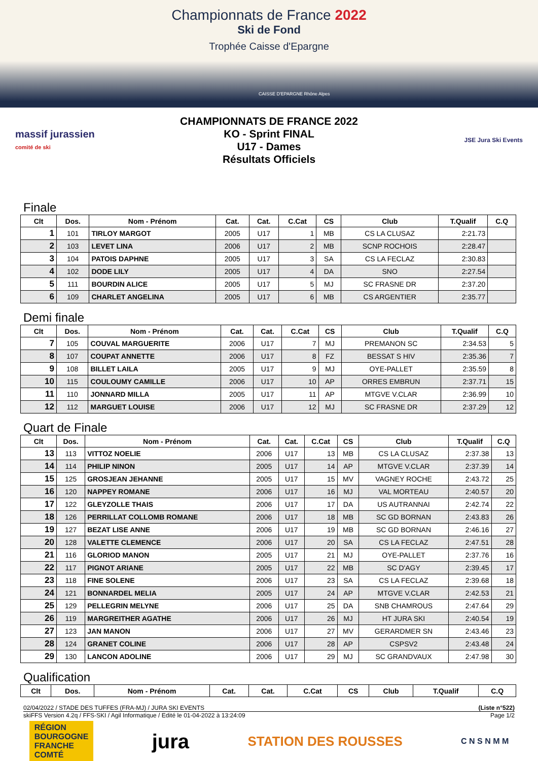Championnats de France 2022
Ski de Fond
Trophée Caisse d'Epargne
CAISSE D'EPARGNE Rhône Alpes
massif jurassien
comité de ski
CHAMPIONNATS DE FRANCE 2022
KO - Sprint FINAL
U17 - Dames
Résultats Officiels
JSE Jura Ski Events
Finale
| Clt | Dos. | Nom - Prénom | Cat. | Cat. | C.Cat | CS | Club | T.Qualif | C.Q |
| --- | --- | --- | --- | --- | --- | --- | --- | --- | --- |
| 1 | 101 | TIRLOY MARGOT | 2005 | U17 | 1 | MB | CS LA CLUSAZ | 2:21.73 | |
| 2 | 103 | LEVET LINA | 2006 | U17 | 2 | MB | SCNP ROCHOIS | 2:28.47 | |
| 3 | 104 | PATOIS DAPHNE | 2005 | U17 | 3 | SA | CS LA FECLAZ | 2:30.83 | |
| 4 | 102 | DODE LILY | 2005 | U17 | 4 | DA | SNO | 2:27.54 | |
| 5 | 111 | BOURDIN ALICE | 2005 | U17 | 5 | MJ | SC FRASNE DR | 2:37.20 | |
| 6 | 109 | CHARLET ANGELINA | 2005 | U17 | 6 | MB | CS ARGENTIER | 2:35.77 | |
Demi finale
| Clt | Dos. | Nom - Prénom | Cat. | Cat. | C.Cat | CS | Club | T.Qualif | C.Q |
| --- | --- | --- | --- | --- | --- | --- | --- | --- | --- |
| 7 | 105 | COUVAL MARGUERITE | 2006 | U17 | 7 | MJ | PREMANON SC | 2:34.53 | 5 |
| 8 | 107 | COUPAT ANNETTE | 2006 | U17 | 8 | FZ | BESSAT S HIV | 2:35.36 | 7 |
| 9 | 108 | BILLET LAILA | 2005 | U17 | 9 | MJ | OYE-PALLET | 2:35.59 | 8 |
| 10 | 115 | COULOUMY CAMILLE | 2006 | U17 | 10 | AP | ORRES EMBRUN | 2:37.71 | 15 |
| 11 | 110 | JONNARD MILLA | 2005 | U17 | 11 | AP | MTGVE V.CLAR | 2:36.99 | 10 |
| 12 | 112 | MARGUET LOUISE | 2006 | U17 | 12 | MJ | SC FRASNE DR | 2:37.29 | 12 |
Quart de Finale
| Clt | Dos. | Nom - Prénom | Cat. | Cat. | C.Cat | CS | Club | T.Qualif | C.Q |
| --- | --- | --- | --- | --- | --- | --- | --- | --- | --- |
| 13 | 113 | VITTOZ NOELIE | 2006 | U17 | 13 | MB | CS LA CLUSAZ | 2:37.38 | 13 |
| 14 | 114 | PHILIP NINON | 2005 | U17 | 14 | AP | MTGVE V.CLAR | 2:37.39 | 14 |
| 15 | 125 | GROSJEAN JEHANNE | 2005 | U17 | 15 | MV | VAGNEY ROCHE | 2:43.72 | 25 |
| 16 | 120 | NAPPEY ROMANE | 2006 | U17 | 16 | MJ | VAL MORTEAU | 2:40.57 | 20 |
| 17 | 122 | GLEYZOLLE THAIS | 2006 | U17 | 17 | DA | US AUTRANNAI | 2:42.74 | 22 |
| 18 | 126 | PERRILLAT COLLOMB ROMANE | 2006 | U17 | 18 | MB | SC GD BORNAN | 2:43.83 | 26 |
| 19 | 127 | BEZAT LISE ANNE | 2006 | U17 | 19 | MB | SC GD BORNAN | 2:46.16 | 27 |
| 20 | 128 | VALETTE CLEMENCE | 2006 | U17 | 20 | SA | CS LA FECLAZ | 2:47.51 | 28 |
| 21 | 116 | GLORIOD MANON | 2005 | U17 | 21 | MJ | OYE-PALLET | 2:37.76 | 16 |
| 22 | 117 | PIGNOT ARIANE | 2005 | U17 | 22 | MB | SC D'AGY | 2:39.45 | 17 |
| 23 | 118 | FINE SOLENE | 2006 | U17 | 23 | SA | CS LA FECLAZ | 2:39.68 | 18 |
| 24 | 121 | BONNARDEL MELIA | 2005 | U17 | 24 | AP | MTGVE V.CLAR | 2:42.53 | 21 |
| 25 | 129 | PELLEGRIN MELYNE | 2006 | U17 | 25 | DA | SNB CHAMROUS | 2:47.64 | 29 |
| 26 | 119 | MARGREITHER AGATHE | 2006 | U17 | 26 | MJ | HT JURA SKI | 2:40.54 | 19 |
| 27 | 123 | JAN MANON | 2006 | U17 | 27 | MV | GERARDMER SN | 2:43.46 | 23 |
| 28 | 124 | GRANET COLINE | 2006 | U17 | 28 | AP | CSPSV2 | 2:43.48 | 24 |
| 29 | 130 | LANCON ADOLINE | 2006 | U17 | 29 | MJ | SC GRANDVAUX | 2:47.98 | 30 |
Qualification
| Clt | Dos. | Nom - Prénom | Cat. | Cat. | C.Cat | CS | Club | T.Qualif | C.Q |
| --- | --- | --- | --- | --- | --- | --- | --- | --- | --- |
02/04/2022 / STADE DES TUFFES (FRA-MJ) / JURA SKI EVENTS (Liste n°522)
skiFFS Version 4.2q / FFS-SKI / Agil Informatique / Edité le 01-04-2022 à 13:24:09 Page 1/2
RÉGION
BOURGOGNE
FRANCHE
COMTÉ
jura
STATION DES ROUSSES
C N S N M M